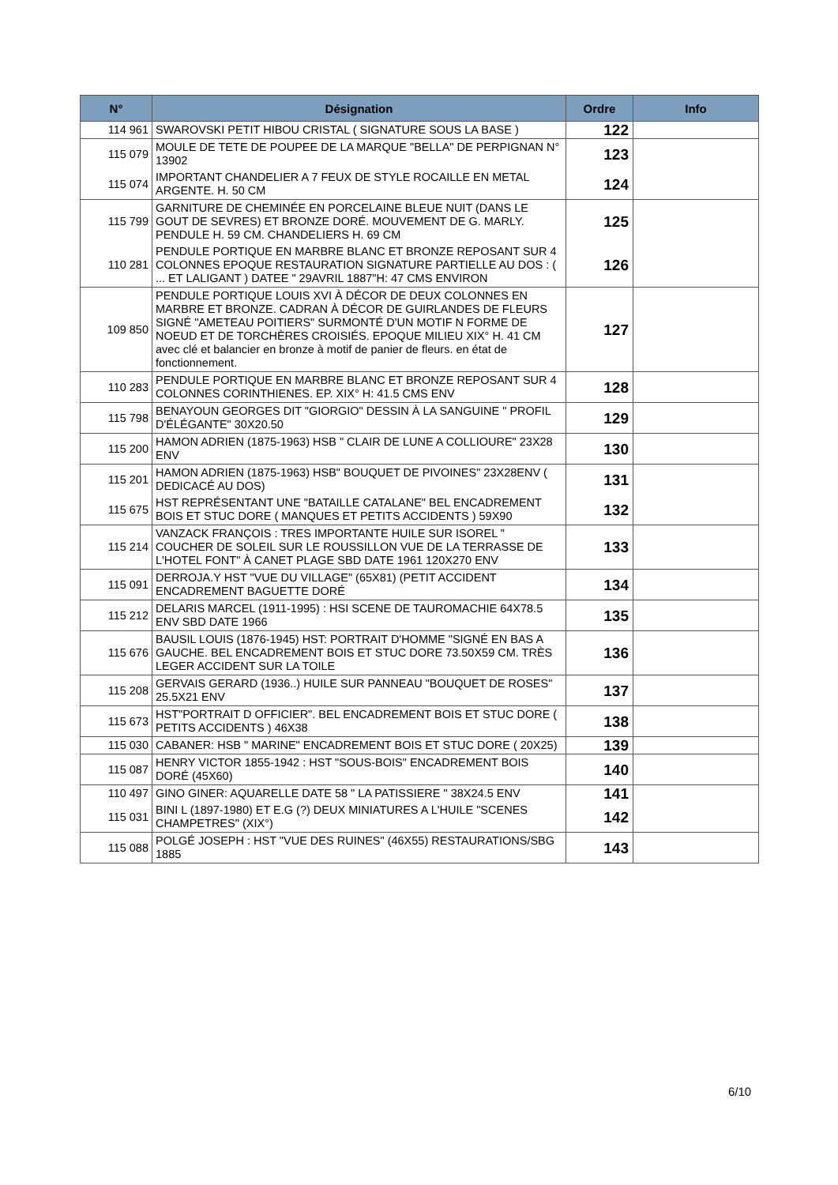| N° | Désignation | Ordre | Info |
| --- | --- | --- | --- |
| 114 961 | SWAROVSKI PETIT HIBOU CRISTAL ( SIGNATURE SOUS LA BASE ) | 122 | |
| 115 079 | MOULE DE TETE DE POUPEE DE LA MARQUE "BELLA" DE PERPIGNAN N° 13902 | 123 | |
| 115 074 | IMPORTANT CHANDELIER A 7 FEUX DE STYLE ROCAILLE EN METAL ARGENTE. H. 50 CM | 124 | |
| 115 799 | GARNITURE DE CHEMINÉE EN PORCELAINE BLEUE NUIT (DANS LE GOUT DE SEVRES) ET BRONZE DORÉ. MOUVEMENT DE G. MARLY. PENDULE H. 59 CM. CHANDELIERS H. 69 CM | 125 | |
| 110 281 | PENDULE PORTIQUE EN MARBRE BLANC ET BRONZE REPOSANT SUR 4 COLONNES EPOQUE RESTAURATION SIGNATURE PARTIELLE AU DOS : ( ... ET LALIGANT ) DATEE " 29AVRIL 1887"H: 47 CMS ENVIRON | 126 | |
| 109 850 | PENDULE PORTIQUE LOUIS XVI À DÉCOR DE DEUX COLONNES EN MARBRE ET BRONZE. CADRAN À DÉCOR DE GUIRLANDES DE FLEURS SIGNÉ "AMETEAU POITIERS" SURMONTÉ D'UN MOTIF N FORME DE NOEUD ET DE TORCHÈRES CROISIÉS. EPOQUE MILIEU XIX° H. 41 CM avec clé et balancier en bronze à motif de panier de fleurs. en état de fonctionnement. | 127 | |
| 110 283 | PENDULE PORTIQUE EN MARBRE BLANC ET BRONZE REPOSANT SUR 4 COLONNES CORINTHIENES. EP. XIX° H: 41.5 CMS ENV | 128 | |
| 115 798 | BENAYOUN GEORGES DIT "GIORGIO" DESSIN À LA SANGUINE " PROFIL D'ÉLÉGANTE" 30X20.50 | 129 | |
| 115 200 | HAMON ADRIEN (1875-1963) HSB " CLAIR DE LUNE A COLLIOURE" 23X28 ENV | 130 | |
| 115 201 | HAMON ADRIEN (1875-1963) HSB" BOUQUET DE PIVOINES" 23X28ENV ( DEDICACÉ AU DOS) | 131 | |
| 115 675 | HST REPRÉSENTANT UNE "BATAILLE CATALANE" BEL ENCADREMENT BOIS ET STUC DORE ( MANQUES ET PETITS ACCIDENTS ) 59X90 | 132 | |
| 115 214 | VANZACK FRANÇOIS : TRES IMPORTANTE HUILE SUR ISOREL " COUCHER DE SOLEIL SUR LE ROUSSILLON VUE DE LA TERRASSE DE L'HOTEL FONT" À CANET PLAGE SBD DATE 1961 120X270 ENV | 133 | |
| 115 091 | DERROJA.Y HST "VUE DU VILLAGE" (65X81) (PETIT ACCIDENT ENCADREMENT BAGUETTE DORÉ | 134 | |
| 115 212 | DELARIS MARCEL (1911-1995) : HSI SCENE DE TAUROMACHIE 64X78.5 ENV SBD DATE 1966 | 135 | |
| 115 676 | BAUSIL LOUIS (1876-1945) HST: PORTRAIT D'HOMME "SIGNÉ EN BAS A GAUCHE. BEL ENCADREMENT BOIS ET STUC DORE 73.50X59 CM. TRÈS LEGER ACCIDENT SUR LA TOILE | 136 | |
| 115 208 | GERVAIS GERARD (1936..) HUILE SUR PANNEAU "BOUQUET DE ROSES" 25.5X21 ENV | 137 | |
| 115 673 | HST"PORTRAIT D OFFICIER". BEL ENCADREMENT BOIS ET STUC DORE ( PETITS ACCIDENTS ) 46X38 | 138 | |
| 115 030 | CABANER: HSB " MARINE" ENCADREMENT BOIS ET STUC DORE ( 20X25) | 139 | |
| 115 087 | HENRY VICTOR 1855-1942 : HST "SOUS-BOIS" ENCADREMENT BOIS DORÉ (45X60) | 140 | |
| 110 497 | GINO GINER: AQUARELLE DATE 58 " LA PATISSIERE " 38X24.5 ENV | 141 | |
| 115 031 | BINI L (1897-1980) ET E.G (?) DEUX MINIATURES A L'HUILE "SCENES CHAMPETRES" (XIX°) | 142 | |
| 115 088 | POLGÉ JOSEPH : HST "VUE DES RUINES" (46X55) RESTAURATIONS/SBG 1885 | 143 | |
6/10